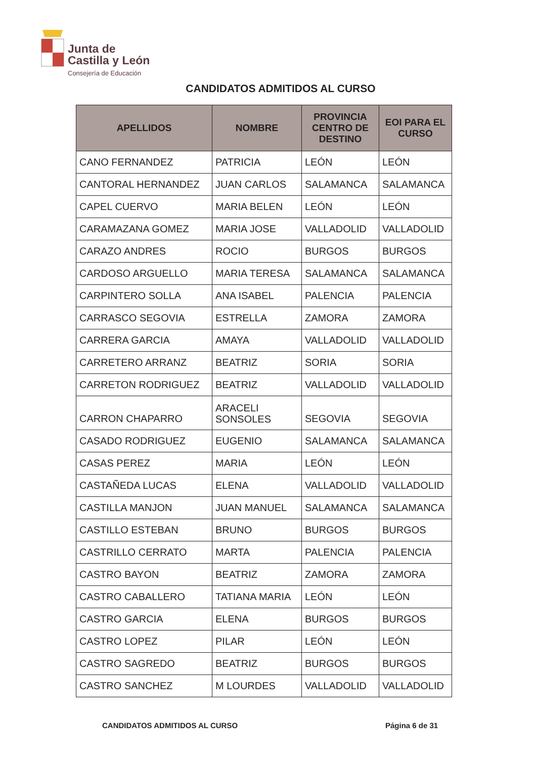Junta de
Castilla y León
Consejería de Educación
CANDIDATOS ADMITIDOS AL CURSO
| APELLIDOS | NOMBRE | PROVINCIA CENTRO DE DESTINO | EOI PARA EL CURSO |
| --- | --- | --- | --- |
| CANO FERNANDEZ | PATRICIA | LEÓN | LEÓN |
| CANTORAL HERNANDEZ | JUAN CARLOS | SALAMANCA | SALAMANCA |
| CAPEL CUERVO | MARIA BELEN | LEÓN | LEÓN |
| CARAMAZANA GOMEZ | MARIA JOSE | VALLADOLID | VALLADOLID |
| CARAZO ANDRES | ROCIO | BURGOS | BURGOS |
| CARDOSO ARGUELLO | MARIA TERESA | SALAMANCA | SALAMANCA |
| CARPINTERO SOLLA | ANA ISABEL | PALENCIA | PALENCIA |
| CARRASCO SEGOVIA | ESTRELLA | ZAMORA | ZAMORA |
| CARRERA GARCIA | AMAYA | VALLADOLID | VALLADOLID |
| CARRETERO ARRANZ | BEATRIZ | SORIA | SORIA |
| CARRETON RODRIGUEZ | BEATRIZ | VALLADOLID | VALLADOLID |
| CARRON CHAPARRO | ARACELI SONSOLES | SEGOVIA | SEGOVIA |
| CASADO RODRIGUEZ | EUGENIO | SALAMANCA | SALAMANCA |
| CASAS PEREZ | MARIA | LEÓN | LEÓN |
| CASTAÑEDA LUCAS | ELENA | VALLADOLID | VALLADOLID |
| CASTILLA MANJON | JUAN MANUEL | SALAMANCA | SALAMANCA |
| CASTILLO ESTEBAN | BRUNO | BURGOS | BURGOS |
| CASTRILLO CERRATO | MARTA | PALENCIA | PALENCIA |
| CASTRO BAYON | BEATRIZ | ZAMORA | ZAMORA |
| CASTRO CABALLERO | TATIANA MARIA | LEÓN | LEÓN |
| CASTRO GARCIA | ELENA | BURGOS | BURGOS |
| CASTRO LOPEZ | PILAR | LEÓN | LEÓN |
| CASTRO SAGREDO | BEATRIZ | BURGOS | BURGOS |
| CASTRO SANCHEZ | M LOURDES | VALLADOLID | VALLADOLID |
CANDIDATOS ADMITIDOS AL CURSO Página 6 de 31